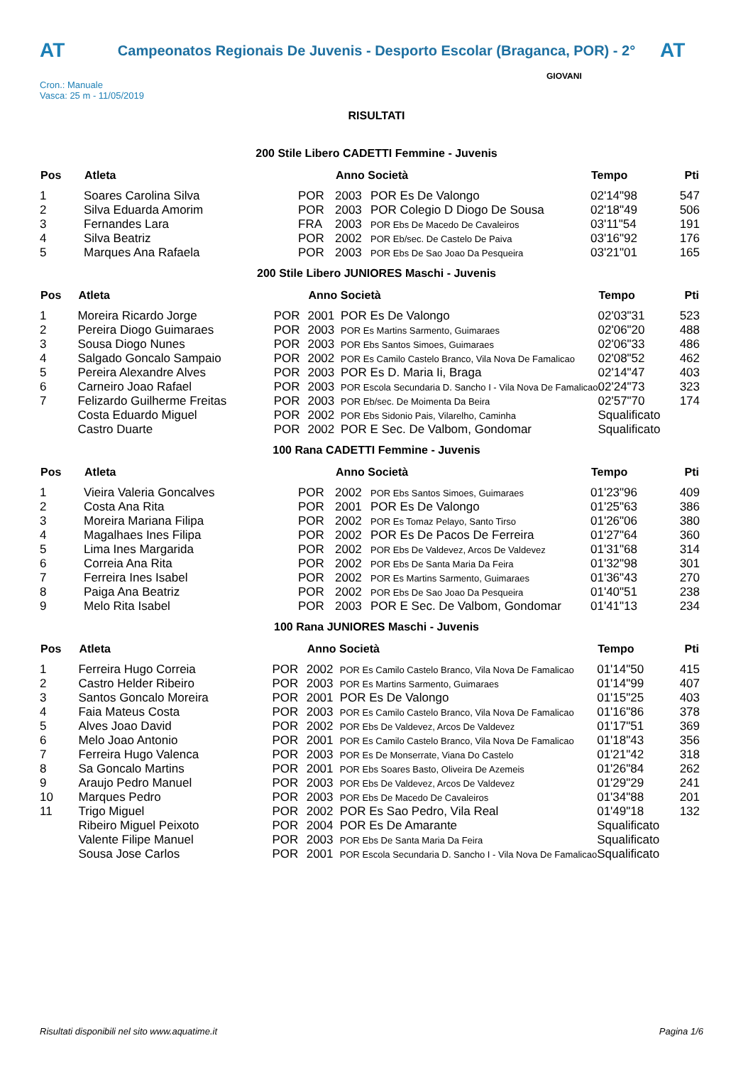AT
Campeonatos Regionais De Juvenis - Desporto Escolar (Braganca, POR) - 2°
AT
Cron.: Manuale
Vasca: 25 m - 11/05/2019
GIOVANI
RISULTATI
200 Stile Libero CADETTI Femmine - Juvenis
| Pos | Atleta | | Anno Società | | Tempo | Pti |
| --- | --- | --- | --- | --- | --- | --- |
| 1 | Soares Carolina Silva | POR | 2003 | POR Es De Valongo | 02'14"98 | 547 |
| 2 | Silva Eduarda Amorim | POR | 2003 | POR Colegio D Diogo De Sousa | 02'18"49 | 506 |
| 3 | Fernandes Lara | FRA | 2003 | POR Ebs De Macedo De Cavaleiros | 03'11"54 | 191 |
| 4 | Silva Beatriz | POR | 2002 | POR Eb/sec. De Castelo De Paiva | 03'16"92 | 176 |
| 5 | Marques Ana Rafaela | POR | 2003 | POR Ebs De Sao Joao Da Pesqueira | 03'21"01 | 165 |
200 Stile Libero JUNIORES Maschi - Juvenis
| Pos | Atleta | | Anno Società | | Tempo | Pti |
| --- | --- | --- | --- | --- | --- | --- |
| 1 | Moreira Ricardo Jorge | POR | 2001 | POR Es De Valongo | 02'03"31 | 523 |
| 2 | Pereira Diogo Guimaraes | POR | 2003 | POR Es Martins Sarmento, Guimaraes | 02'06"20 | 488 |
| 3 | Sousa Diogo Nunes | POR | 2003 | POR Ebs Santos Simoes, Guimaraes | 02'06"33 | 486 |
| 4 | Salgado Goncalo Sampaio | POR | 2002 | POR Es Camilo Castelo Branco, Vila Nova De Famalicao | 02'08"52 | 462 |
| 5 | Pereira Alexandre Alves | POR | 2003 | POR Es D. Maria Ii, Braga | 02'14"47 | 403 |
| 6 | Carneiro Joao Rafael | POR | 2003 | POR Escola Secundaria D. Sancho I - Vila Nova De Famalicao | 02'24"73 | 323 |
| 7 | Felizardo Guilherme Freitas | POR | 2003 | POR Eb/sec. De Moimenta Da Beira | 02'57"70 | 174 |
| | Costa Eduardo Miguel | POR | 2002 | POR Ebs Sidonio Pais, Vilarelho, Caminha | Squalificato | |
| | Castro Duarte | POR | 2002 | POR E Sec. De Valbom, Gondomar | Squalificato | |
100 Rana CADETTI Femmine - Juvenis
| Pos | Atleta | | Anno Società | | Tempo | Pti |
| --- | --- | --- | --- | --- | --- | --- |
| 1 | Vieira Valeria Goncalves | POR | 2002 | POR Ebs Santos Simoes, Guimaraes | 01'23"96 | 409 |
| 2 | Costa Ana Rita | POR | 2001 | POR Es De Valongo | 01'25"63 | 386 |
| 3 | Moreira Mariana Filipa | POR | 2002 | POR Es Tomaz Pelayo, Santo Tirso | 01'26"06 | 380 |
| 4 | Magalhaes Ines Filipa | POR | 2002 | POR Es De Pacos De Ferreira | 01'27"64 | 360 |
| 5 | Lima Ines Margarida | POR | 2002 | POR Ebs De Valdevez, Arcos De Valdevez | 01'31"68 | 314 |
| 6 | Correia Ana Rita | POR | 2002 | POR Ebs De Santa Maria Da Feira | 01'32"98 | 301 |
| 7 | Ferreira Ines Isabel | POR | 2002 | POR Es Martins Sarmento, Guimaraes | 01'36"43 | 270 |
| 8 | Paiga Ana Beatriz | POR | 2002 | POR Ebs De Sao Joao Da Pesqueira | 01'40"51 | 238 |
| 9 | Melo Rita Isabel | POR | 2003 | POR E Sec. De Valbom, Gondomar | 01'41"13 | 234 |
100 Rana JUNIORES Maschi - Juvenis
| Pos | Atleta | | Anno Società | | Tempo | Pti |
| --- | --- | --- | --- | --- | --- | --- |
| 1 | Ferreira Hugo Correia | POR | 2002 | POR Es Camilo Castelo Branco, Vila Nova De Famalicao | 01'14"50 | 415 |
| 2 | Castro Helder Ribeiro | POR | 2003 | POR Es Martins Sarmento, Guimaraes | 01'14"99 | 407 |
| 3 | Santos Goncalo Moreira | POR | 2001 | POR Es De Valongo | 01'15"25 | 403 |
| 4 | Faia Mateus Costa | POR | 2003 | POR Es Camilo Castelo Branco, Vila Nova De Famalicao | 01'16"86 | 378 |
| 5 | Alves Joao David | POR | 2002 | POR Ebs De Valdevez, Arcos De Valdevez | 01'17"51 | 369 |
| 6 | Melo Joao Antonio | POR | 2001 | POR Es Camilo Castelo Branco, Vila Nova De Famalicao | 01'18"43 | 356 |
| 7 | Ferreira Hugo Valenca | POR | 2003 | POR Es De Monserrate, Viana Do Castelo | 01'21"42 | 318 |
| 8 | Sa Goncalo Martins | POR | 2001 | POR Ebs Soares Basto, Oliveira De Azemeis | 01'26"84 | 262 |
| 9 | Araujo Pedro Manuel | POR | 2003 | POR Ebs De Valdevez, Arcos De Valdevez | 01'29"29 | 241 |
| 10 | Marques Pedro | POR | 2003 | POR Ebs De Macedo De Cavaleiros | 01'34"88 | 201 |
| 11 | Trigo Miguel | POR | 2002 | POR Es Sao Pedro, Vila Real | 01'49"18 | 132 |
| | Ribeiro Miguel Peixoto | POR | 2004 | POR Es De Amarante | Squalificato | |
| | Valente Filipe Manuel | POR | 2003 | POR Ebs De Santa Maria Da Feira | Squalificato | |
| | Sousa Jose Carlos | POR | 2001 | POR Escola Secundaria D. Sancho I - Vila Nova De Famalicao | Squalificato | |
Risultati disponibili nel sito www.aquatime.it Pagina 1/6